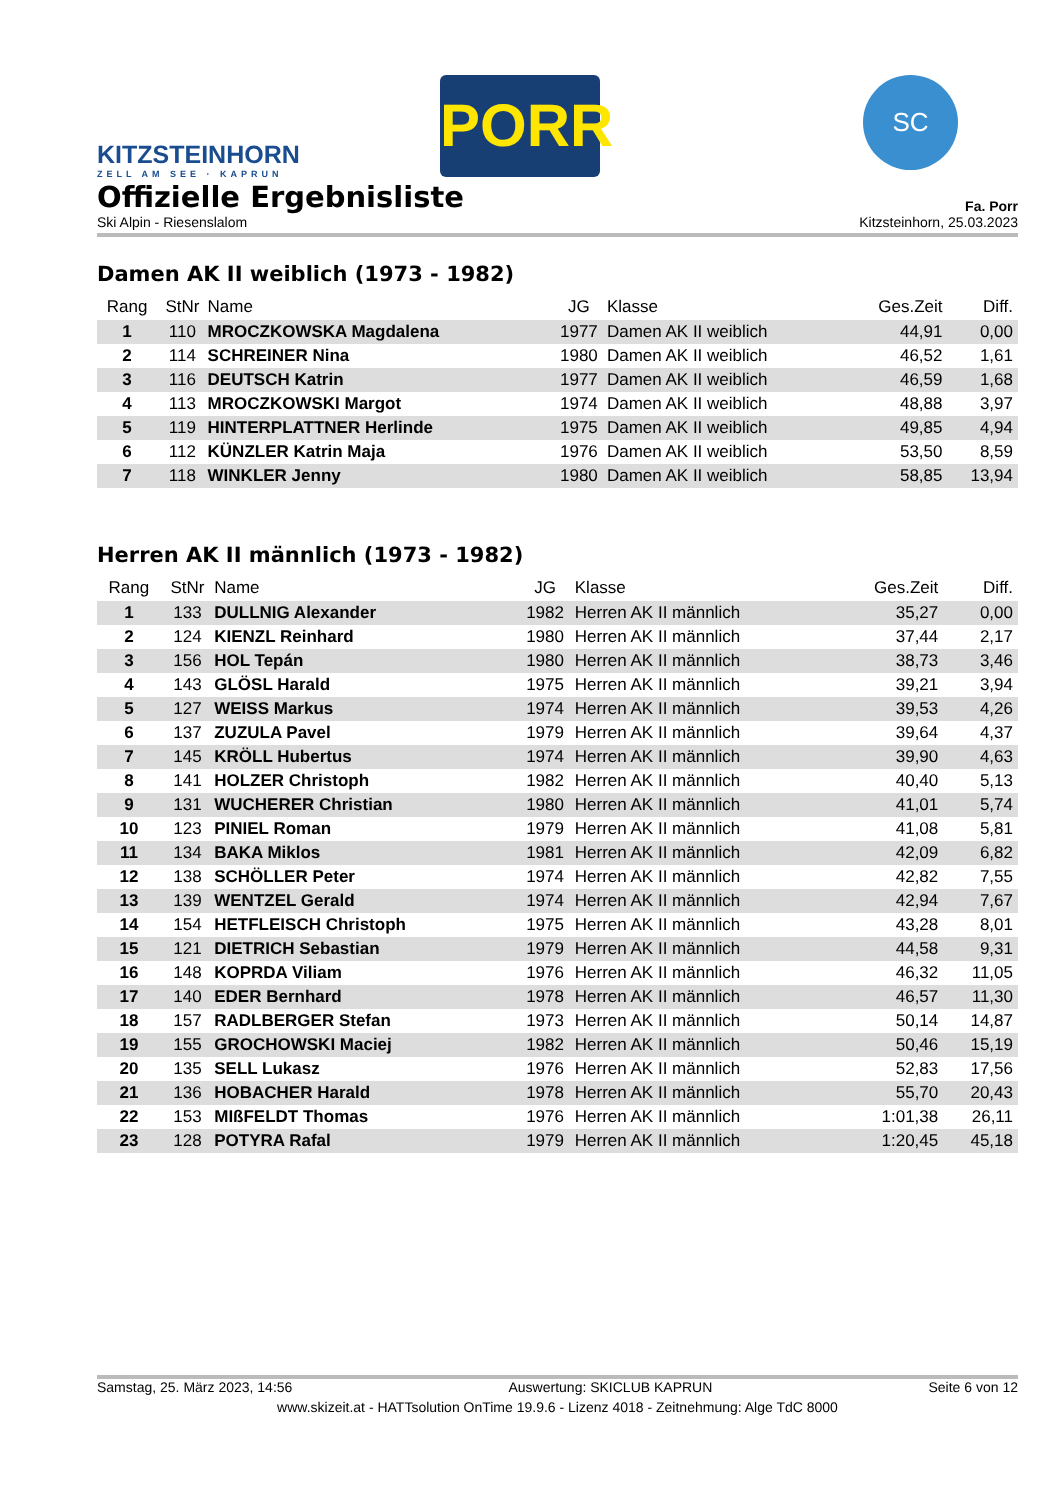KITZSTEINHORN
ZELL AM SEE · KAPRUN
PORR
SC
Offizielle Ergebnisliste
Fa. Porr
Ski Alpin - Riesenslalom Kitzsteinhorn, 25.03.2023
Damen AK II weiblich (1973 - 1982)
| Rang | StNr | Name | JG | Klasse | Ges.Zeit | Diff. |
| --- | --- | --- | --- | --- | --- | --- |
| 1 | 110 | MROCZKOWSKA Magdalena | 1977 | Damen AK II weiblich | 44,91 | 0,00 |
| 2 | 114 | SCHREINER Nina | 1980 | Damen AK II weiblich | 46,52 | 1,61 |
| 3 | 116 | DEUTSCH Katrin | 1977 | Damen AK II weiblich | 46,59 | 1,68 |
| 4 | 113 | MROCZKOWSKI Margot | 1974 | Damen AK II weiblich | 48,88 | 3,97 |
| 5 | 119 | HINTERPLATTNER Herlinde | 1975 | Damen AK II weiblich | 49,85 | 4,94 |
| 6 | 112 | KÜNZLER Katrin Maja | 1976 | Damen AK II weiblich | 53,50 | 8,59 |
| 7 | 118 | WINKLER Jenny | 1980 | Damen AK II weiblich | 58,85 | 13,94 |
Herren AK II männlich (1973 - 1982)
| Rang | StNr | Name | JG | Klasse | Ges.Zeit | Diff. |
| --- | --- | --- | --- | --- | --- | --- |
| 1 | 133 | DULLNIG Alexander | 1982 | Herren AK II männlich | 35,27 | 0,00 |
| 2 | 124 | KIENZL Reinhard | 1980 | Herren AK II männlich | 37,44 | 2,17 |
| 3 | 156 | HOL Tepán | 1980 | Herren AK II männlich | 38,73 | 3,46 |
| 4 | 143 | GLÖSL Harald | 1975 | Herren AK II männlich | 39,21 | 3,94 |
| 5 | 127 | WEISS Markus | 1974 | Herren AK II männlich | 39,53 | 4,26 |
| 6 | 137 | ZUZULA Pavel | 1979 | Herren AK II männlich | 39,64 | 4,37 |
| 7 | 145 | KRÖLL Hubertus | 1974 | Herren AK II männlich | 39,90 | 4,63 |
| 8 | 141 | HOLZER Christoph | 1982 | Herren AK II männlich | 40,40 | 5,13 |
| 9 | 131 | WUCHERER Christian | 1980 | Herren AK II männlich | 41,01 | 5,74 |
| 10 | 123 | PINIEL Roman | 1979 | Herren AK II männlich | 41,08 | 5,81 |
| 11 | 134 | BAKA Miklos | 1981 | Herren AK II männlich | 42,09 | 6,82 |
| 12 | 138 | SCHÖLLER Peter | 1974 | Herren AK II männlich | 42,82 | 7,55 |
| 13 | 139 | WENTZEL Gerald | 1974 | Herren AK II männlich | 42,94 | 7,67 |
| 14 | 154 | HETFLEISCH Christoph | 1975 | Herren AK II männlich | 43,28 | 8,01 |
| 15 | 121 | DIETRICH Sebastian | 1979 | Herren AK II männlich | 44,58 | 9,31 |
| 16 | 148 | KOPRDA Viliam | 1976 | Herren AK II männlich | 46,32 | 11,05 |
| 17 | 140 | EDER Bernhard | 1978 | Herren AK II männlich | 46,57 | 11,30 |
| 18 | 157 | RADLBERGER Stefan | 1973 | Herren AK II männlich | 50,14 | 14,87 |
| 19 | 155 | GROCHOWSKI Maciej | 1982 | Herren AK II männlich | 50,46 | 15,19 |
| 20 | 135 | SELL Lukasz | 1976 | Herren AK II männlich | 52,83 | 17,56 |
| 21 | 136 | HOBACHER Harald | 1978 | Herren AK II männlich | 55,70 | 20,43 |
| 22 | 153 | MIßFELDT Thomas | 1976 | Herren AK II männlich | 1:01,38 | 26,11 |
| 23 | 128 | POTYRA Rafal | 1979 | Herren AK II männlich | 1:20,45 | 45,18 |
Samstag, 25. März 2023, 14:56 Auswertung: SKICLUB KAPRUN Seite 6 von 12
www.skizeit.at - HATTsolution OnTime 19.9.6 - Lizenz 4018 - Zeitnehmung: Alge TdC 8000